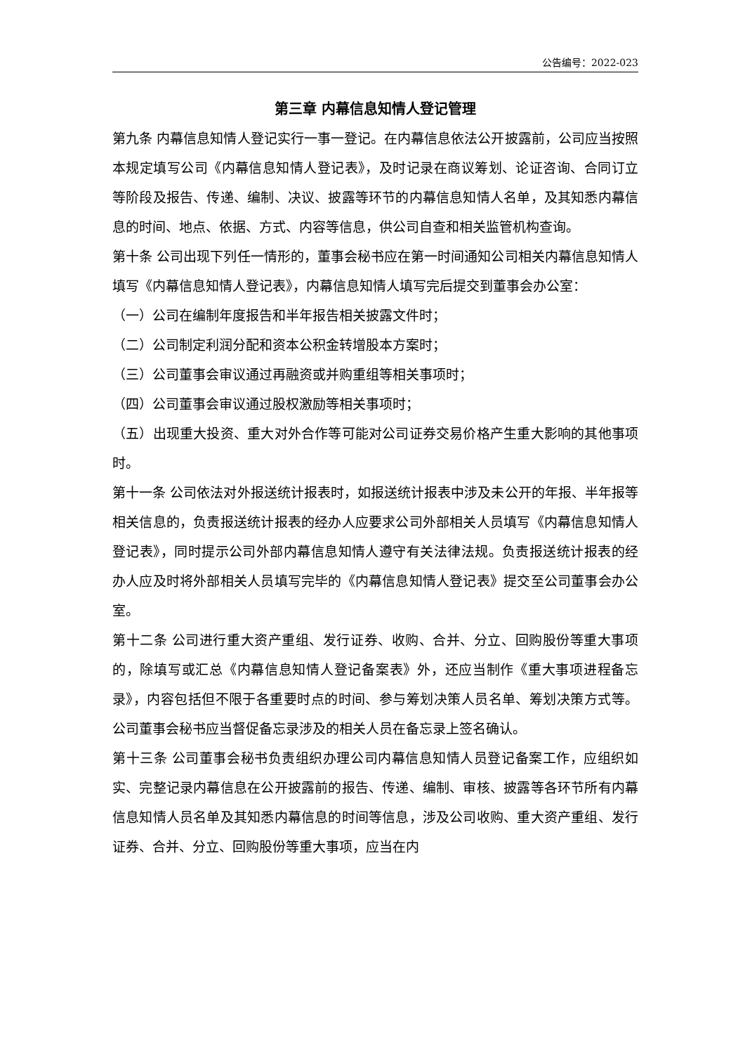公告编号：2022-023
第三章 内幕信息知情人登记管理
第九条 内幕信息知情人登记实行一事一登记。在内幕信息依法公开披露前，公司应当按照本规定填写公司《内幕信息知情人登记表》，及时记录在商议筹划、论证咨询、合同订立等阶段及报告、传递、编制、决议、披露等环节的内幕信息知情人名单，及其知悉内幕信息的时间、地点、依据、方式、内容等信息，供公司自查和相关监管机构查询。
第十条 公司出现下列任一情形的，董事会秘书应在第一时间通知公司相关内幕信息知情人填写《内幕信息知情人登记表》，内幕信息知情人填写完后提交到董事会办公室：
（一）公司在编制年度报告和半年报告相关披露文件时；
（二）公司制定利润分配和资本公积金转增股本方案时；
（三）公司董事会审议通过再融资或并购重组等相关事项时；
（四）公司董事会审议通过股权激励等相关事项时；
（五）出现重大投资、重大对外合作等可能对公司证券交易价格产生重大影响的其他事项时。
第十一条 公司依法对外报送统计报表时，如报送统计报表中涉及未公开的年报、半年报等相关信息的，负责报送统计报表的经办人应要求公司外部相关人员填写《内幕信息知情人登记表》，同时提示公司外部内幕信息知情人遵守有关法律法规。负责报送统计报表的经办人应及时将外部相关人员填写完毕的《内幕信息知情人登记表》提交至公司董事会办公室。
第十二条 公司进行重大资产重组、发行证券、收购、合并、分立、回购股份等重大事项的，除填写或汇总《内幕信息知情人登记备案表》外，还应当制作《重大事项进程备忘录》，内容包括但不限于各重要时点的时间、参与筹划决策人员名单、筹划决策方式等。公司董事会秘书应当督促备忘录涉及的相关人员在备忘录上签名确认。
第十三条 公司董事会秘书负责组织办理公司内幕信息知情人员登记备案工作，应组织如实、完整记录内幕信息在公开披露前的报告、传递、编制、审核、披露等各环节所有内幕信息知情人员名单及其知悉内幕信息的时间等信息，涉及公司收购、重大资产重组、发行证券、合并、分立、回购股份等重大事项，应当在内